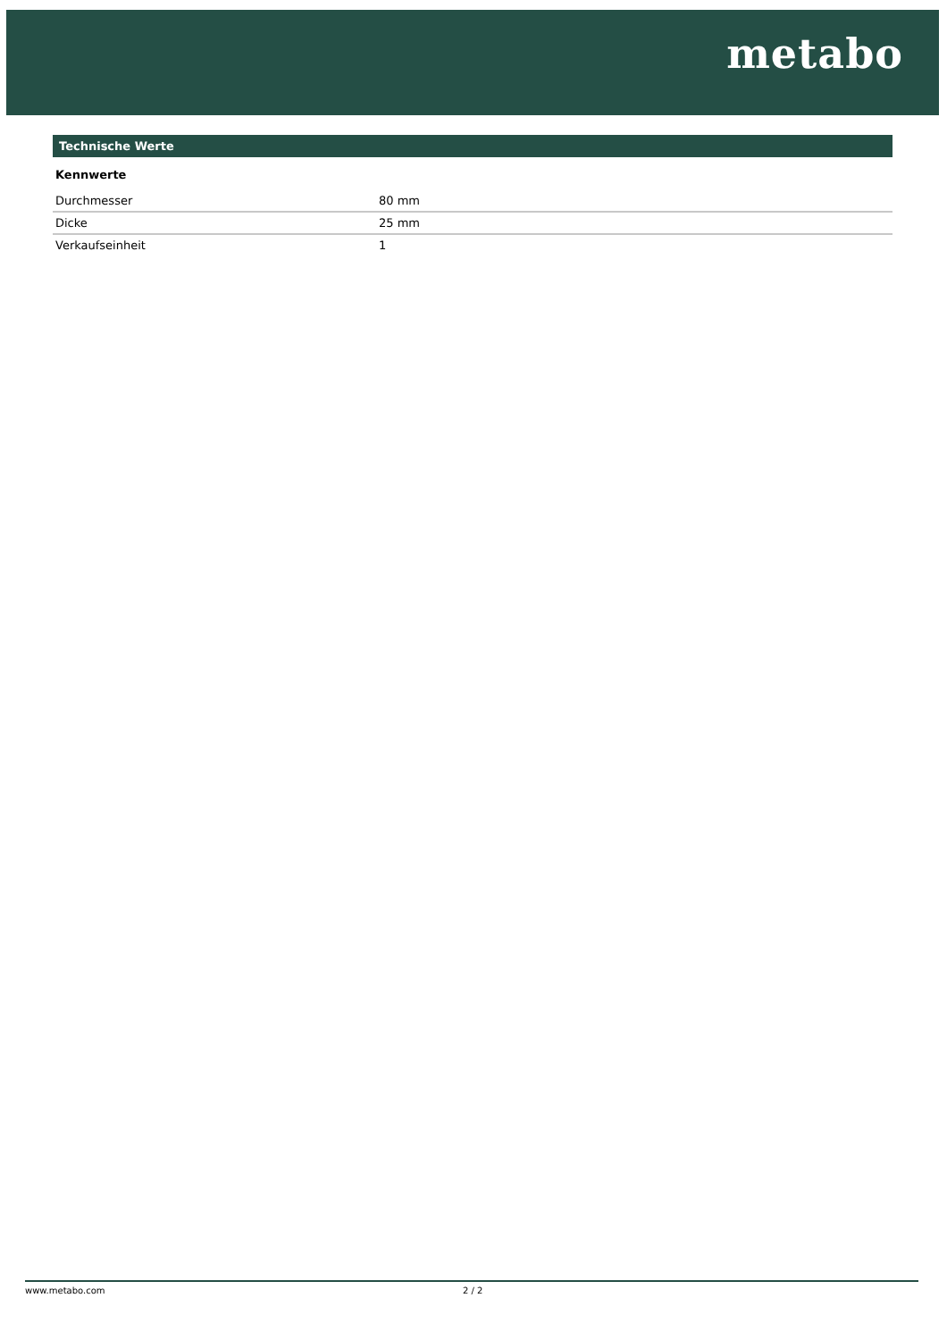metabo
Technische Werte
Kennwerte
| Durchmesser | 80 mm |
| Dicke | 25 mm |
| Verkaufseinheit | 1 |
www.metabo.com 2 / 2